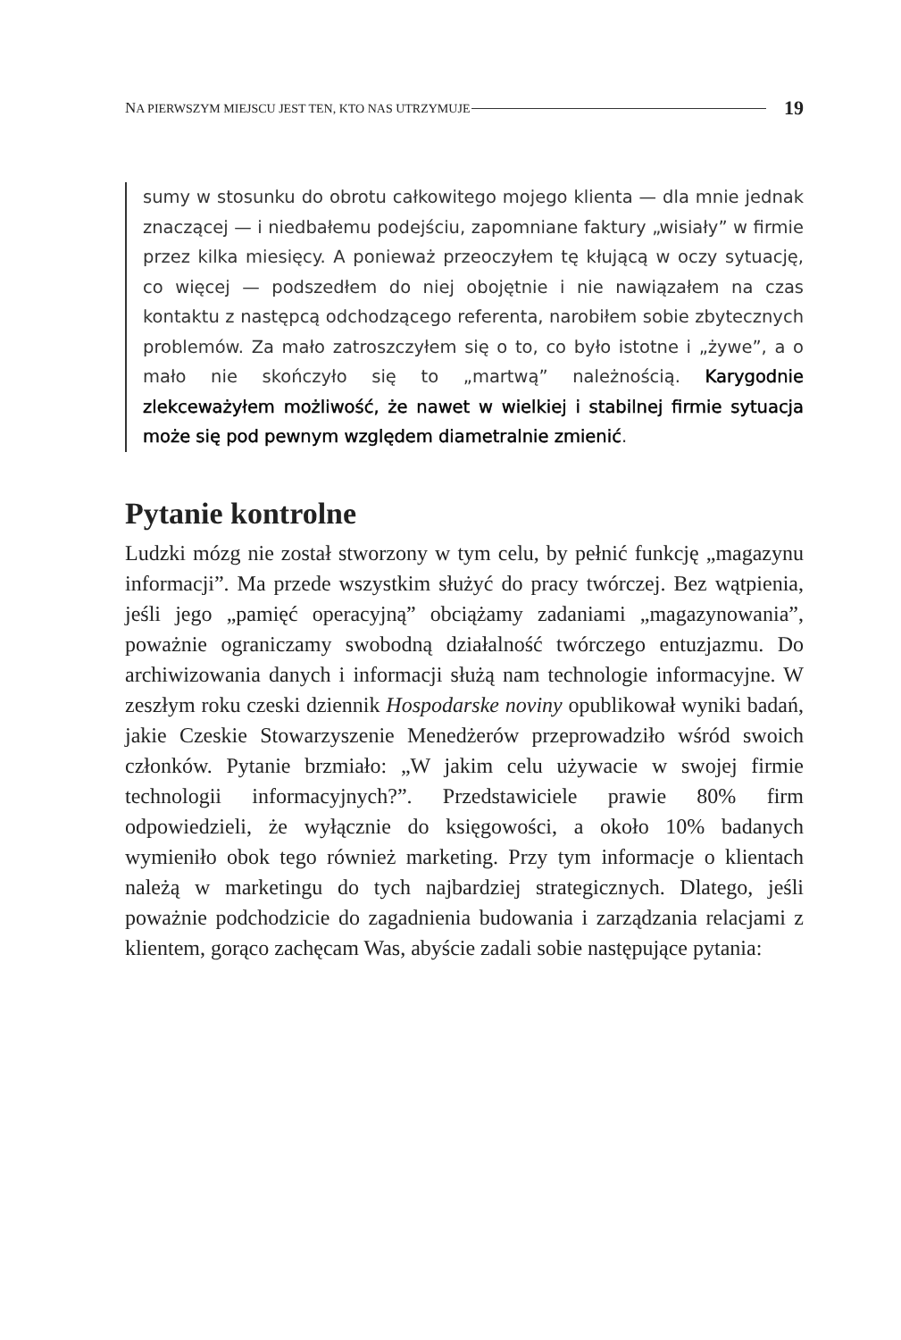NA PIERWSZYM MIEJSCU JEST TEN, KTO NAS UTRZYMUJE 19
sumy w stosunku do obrotu całkowitego mojego klienta — dla mnie jednak znaczącej — i niedbałemu podejściu, zapomniane faktury „wisiały” w firmie przez kilka miesięcy. A ponieważ przeoczyłem tę kłującą w oczy sytuację, co więcej — podszedłem do niej obojętnie i nie nawiązałem na czas kontaktu z następcą odchodzącego referenta, narobiłem sobie zbytecznych problemów. Za mało zatroszczyłem się o to, co było istotne i „żywe”, a o mało nie skończyło się to „martwą” należnością. Karygodnie zlekceważyłem możliwość, że nawet w wielkiej i stabilnej firmie sytuacja może się pod pewnym względem diametralnie zmienić.
Pytanie kontrolne
Ludzki mózg nie został stworzony w tym celu, by pełnić funkcję „magazynu informacji”. Ma przede wszystkim służyć do pracy twórczej. Bez wątpienia, jeśli jego „pamięć operacyjną” obciążamy zadaniami „magazynowania”, poważnie ograniczamy swobodną działalność twórczego entuzjazmu. Do archiwizowania danych i informacji służą nam technologie informacyjne. W zeszłym roku czeski dziennik Hospodarske noviny opublikował wyniki badań, jakie Czeskie Stowarzyszenie Menedżerów przeprowadziło wśród swoich członków. Pytanie brzmiało: „W jakim celu używacie w swojej firmie technologii informacyjnych?”. Przedstawiciele prawie 80% firm odpowiedzieli, że wyłącznie do księgowości, a około 10% badanych wymieniło obok tego również marketing. Przy tym informacje o klientach należą w marketingu do tych najbardziej strategicznych. Dlatego, jeśli poważnie podchodzicie do zagadnienia budowania i zarządzania relacjami z klientem, gorąco zachęcam Was, abyście zadali sobie następujące pytania: